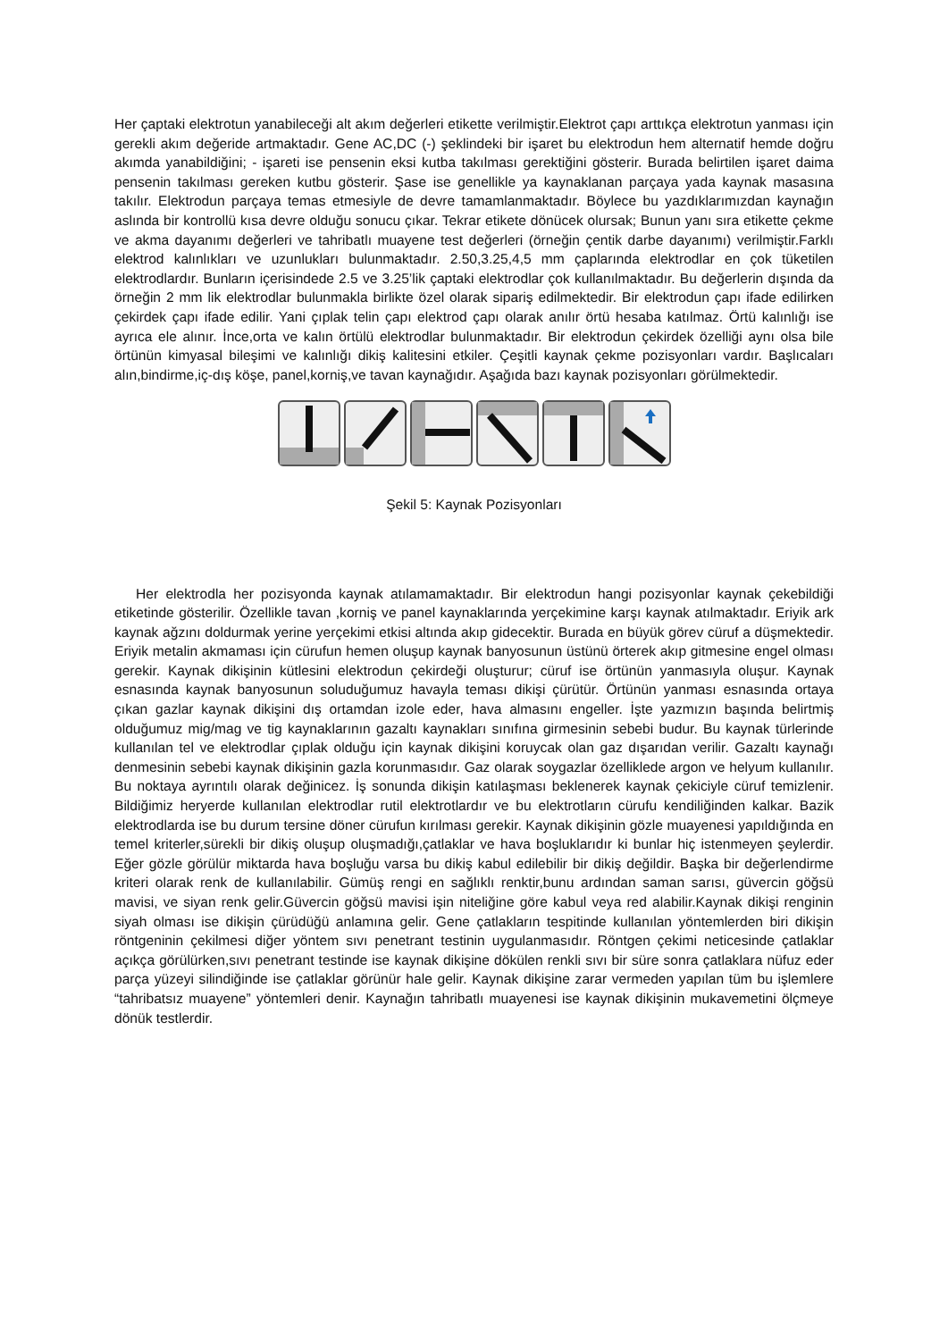Her çaptaki elektrotun yanabileceği alt akım değerleri etikette verilmiştir.Elektrot çapı arttıkça elektrotun yanması için gerekli akım değeride artmaktadır. Gene AC,DC (-) şeklindeki bir işaret bu elektrodun hem alternatif hemde doğru akımda yanabildiğini; - işareti ise pensenin eksi kutba takılması gerektiğini gösterir. Burada belirtilen işaret daima pensenin takılması gereken kutbu gösterir. Şase ise genellikle ya kaynaklanan parçaya yada kaynak masasına takılır. Elektrodun parçaya temas etmesiyle de devre tamamlanmaktadır. Böylece bu yazdıklarımızdan kaynağın aslında bir kontrollü kısa devre olduğu sonucu çıkar. Tekrar etikete dönücek olursak; Bunun yanı sıra etikette çekme ve akma dayanımı değerleri ve tahribatlı muayene test değerleri (örneğin çentik darbe dayanımı) verilmiştir.Farklı elektrod kalınlıkları ve uzunlukları bulunmaktadır. 2.50,3.25,4,5 mm çaplarında elektrodlar en çok tüketilen elektrodlardır. Bunların içerisindede 2.5 ve 3.25’lik çaptaki elektrodlar çok kullanılmaktadır. Bu değerlerin dışında da örneğin 2 mm lik elektrodlar bulunmakla birlikte özel olarak sipariş edilmektedir. Bir elektrodun çapı ifade edilirken çekirdek çapı ifade edilir. Yani çıplak telin çapı elektrod çapı olarak anılır örtü hesaba katılmaz. Örtü kalınlığı ise ayrıca ele alınır. İnce,orta ve kalın örtülü elektrodlar bulunmaktadır. Bir elektrodun çekirdek özelliği aynı olsa bile örtünün kimyasal bileşimi ve kalınlığı dikiş kalitesini etkiler. Çeşitli kaynak çekme pozisyonları vardır. Başlıcaları alın,bindirme,iç-dış köşe, panel,korniş,ve tavan kaynağıdır. Aşağıda bazı kaynak pozisyonları görülmektedir.
Şekil 5: Kaynak Pozisyonları
Her elektrodla her pozisyonda kaynak atılamamaktadır. Bir elektrodun hangi pozisyonlar kaynak çekebildiği etiketinde gösterilir. Özellikle tavan ,korniş ve panel kaynaklarında yerçekimine karşı kaynak atılmaktadır. Eriyik ark kaynak ağzını doldurmak yerine yerçekimi etkisi altında akıp gidecektir. Burada en büyük görev cüruf a düşmektedir. Eriyik metalin akmaması için cürufun hemen oluşup kaynak banyosunun üstünü örterek akıp gitmesine engel olması gerekir. Kaynak dikişinin kütlesini elektrodun çekirdeği oluşturur; cüruf ise örtünün yanmasıyla oluşur. Kaynak esnasında kaynak banyosunun soluduğumuz havayla teması dikişi çürütür. Örtünün yanması esnasında ortaya çıkan gazlar kaynak dikişini dış ortamdan izole eder, hava almasını engeller. İşte yazmızın başında belirtmiş olduğumuz mig/mag ve tig kaynaklarının gazaltı kaynakları sınıfına girmesinin sebebi budur. Bu kaynak türlerinde kullanılan tel ve elektrodlar çıplak olduğu için kaynak dikişini koruycak olan gaz dışarıdan verilir. Gazaltı kaynağı denmesinin sebebi kaynak dikişinin gazla korunmasıdır. Gaz olarak soygazlar özelliklede argon ve helyum kullanılır. Bu noktaya ayrıntılı olarak değinicez. İş sonunda dikişin katılaşması beklenerek kaynak çekiciyle cüruf temizlenir. Bildiğimiz heryerde kullanılan elektrodlar rutil elektrotlardır ve bu elektrotların cürufu kendiliğinden kalkar. Bazik elektrodlarda ise bu durum tersine döner cürufun kırılması gerekir. Kaynak dikişinin gözle muayenesi yapıldığında en temel kriterler,sürekli bir dikiş oluşup oluşmadığı,çatlaklar ve hava boşluklarıdır ki bunlar hiç istenmeyen şeylerdir. Eğer gözle görülür miktarda hava boşluğu varsa bu dikiş kabul edilebilir bir dikiş değildir. Başka bir değerlendirme kriteri olarak renk de kullanılabilir. Gümüş rengi en sağlıklı renktir,bunu ardından saman sarısı, güvercin göğsü mavisi, ve siyan renk gelir.Güvercin göğsü mavisi işin niteliğine göre kabul veya red alabilir.Kaynak dikişi renginin siyah olması ise dikişin çürüdüğü anlamına gelir. Gene çatlakların tespitinde kullanılan yöntemlerden biri dikişin röntgeninin çekilmesi diğer yöntem sıvı penetrant testinin uygulanmasıdır. Röntgen çekimi neticesinde çatlaklar açıkça görülürken,sıvı penetrant testinde ise kaynak dikişine dökülen renkli sıvı bir süre sonra çatlaklara nüfuz eder parça yüzeyi silindiğinde ise çatlaklar görünür hale gelir. Kaynak dikişine zarar vermeden yapılan tüm bu işlemlere “tahribatsız muayene” yöntemleri denir. Kaynağın tahribatlı muayenesi ise kaynak dikişinin mukavemetini ölçmeye dönük testlerdir.